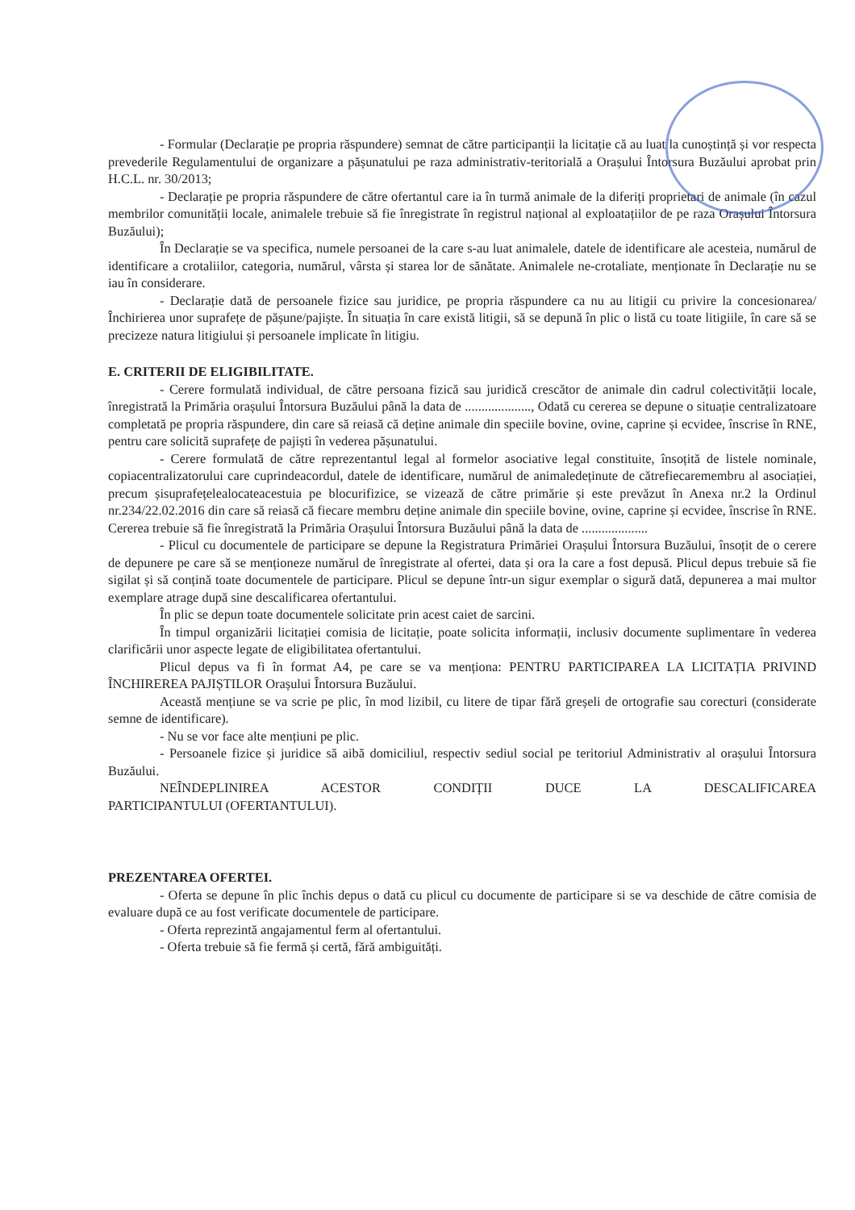- Formular (Declarație pe propria răspundere) semnat de către participanții la licitație că au luat la cunoștință și vor respecta prevederile Regulamentului de organizare a pășunatului pe raza administrativ-teritorială a Orașului Întorsura Buzăului aprobat prin H.C.L. nr. 30/2013;
- Declarație pe propria răspundere de către ofertantul care ia în turmă animale de la diferiți proprietari de animale (în cazul membrilor comunității locale, animalele trebuie să fie înregistrate în registrul național al exploatațiilor de pe raza Orașului Întorsura Buzăului);
În Declarație se va specifica, numele persoanei de la care s-au luat animalele, datele de identificare ale acesteia, numărul de identificare a crotaliilor, categoria, numărul, vârsta și starea lor de sănătate. Animalele ne-crotaliate, menționate în Declarație nu se iau în considerare.
- Declarație dată de persoanele fizice sau juridice, pe propria răspundere ca nu au litigii cu privire la concesionarea/Închirierea unor suprafețe de pășune/pajiște. În situația în care există litigii, să se depună în plic o listă cu toate litigiile, în care să se precizeze natura litigiului și persoanele implicate în litigiu.
E. CRITERII DE ELIGIBILITATE.
- Cerere formulată individual, de către persoana fizică sau juridică crescător de animale din cadrul colectivității locale, înregistrată la Primăria orașului Întorsura Buzăului până la data de ...................., Odată cu cererea se depune o situație centralizatoare completată pe propria răspundere, din care să reiasă că deține animale din speciile bovine, ovine, caprine și ecvidee, înscrise în RNE, pentru care solicită suprafețe de pajiști în vederea pășunatului.
- Cerere formulată de către reprezentantul legal al formelor asociative legal constituite, însoțită de listele nominale, copiacentralizatorului care cuprindeacordul, datele de identificare, numărul de animaledeținute de cătrefiecaremembru al asociației, precum șisuprafețelealocateacestuia pe blocurifizice, se vizează de către primărie și este prevăzut în Anexa nr.2 la Ordinul nr.234/22.02.2016 din care să reiasă că fiecare membru deține animale din speciile bovine, ovine, caprine și ecvidee, înscrise în RNE. Cererea trebuie să fie înregistrată la Primăria Orașului Întorsura Buzăului până la data de ....................
- Plicul cu documentele de participare se depune la Registratura Primăriei Orașului Întorsura Buzăului, însoțit de o cerere de depunere pe care să se menționeze numărul de înregistrate al ofertei, data și ora la care a fost depusă. Plicul depus trebuie să fie sigilat și să conțină toate documentele de participare. Plicul se depune într-un sigur exemplar o sigură dată, depunerea a mai multor exemplare atrage după sine descalificarea ofertantului.
În plic se depun toate documentele solicitate prin acest caiet de sarcini.
În timpul organizării licitației comisia de licitație, poate solicita informații, inclusiv documente suplimentare în vederea clarificării unor aspecte legate de eligibilitatea ofertantului.
Plicul depus va fi în format A4, pe care se va menționa: PENTRU PARTICIPAREA LA LICITAȚIA PRIVIND ÎNCHIREREA PAJIȘTILOR Orașului Întorsura Buzăului.
Această mențiune se va scrie pe plic, în mod lizibil, cu litere de tipar fără greșeli de ortografie sau corecturi (considerate semne de identificare).
- Nu se vor face alte mențiuni pe plic.
- Persoanele fizice și juridice să aibă domiciliul, respectiv sediul social pe teritoriul Administrativ al orașului Întorsura Buzăului.
NEÎNDEPLINIREA ACESTOR CONDIȚII DUCE LA DESCALIFICAREA
PARTICIPANTULUI (OFERTANTULUI).
PREZENTAREA OFERTEI.
- Oferta se depune în plic închis depus o dată cu plicul cu documente de participare si se va deschide de către comisia de evaluare după ce au fost verificate documentele de participare.
- Oferta reprezintă angajamentul ferm al ofertantului.
- Oferta trebuie să fie fermă și certă, fără ambiguități.